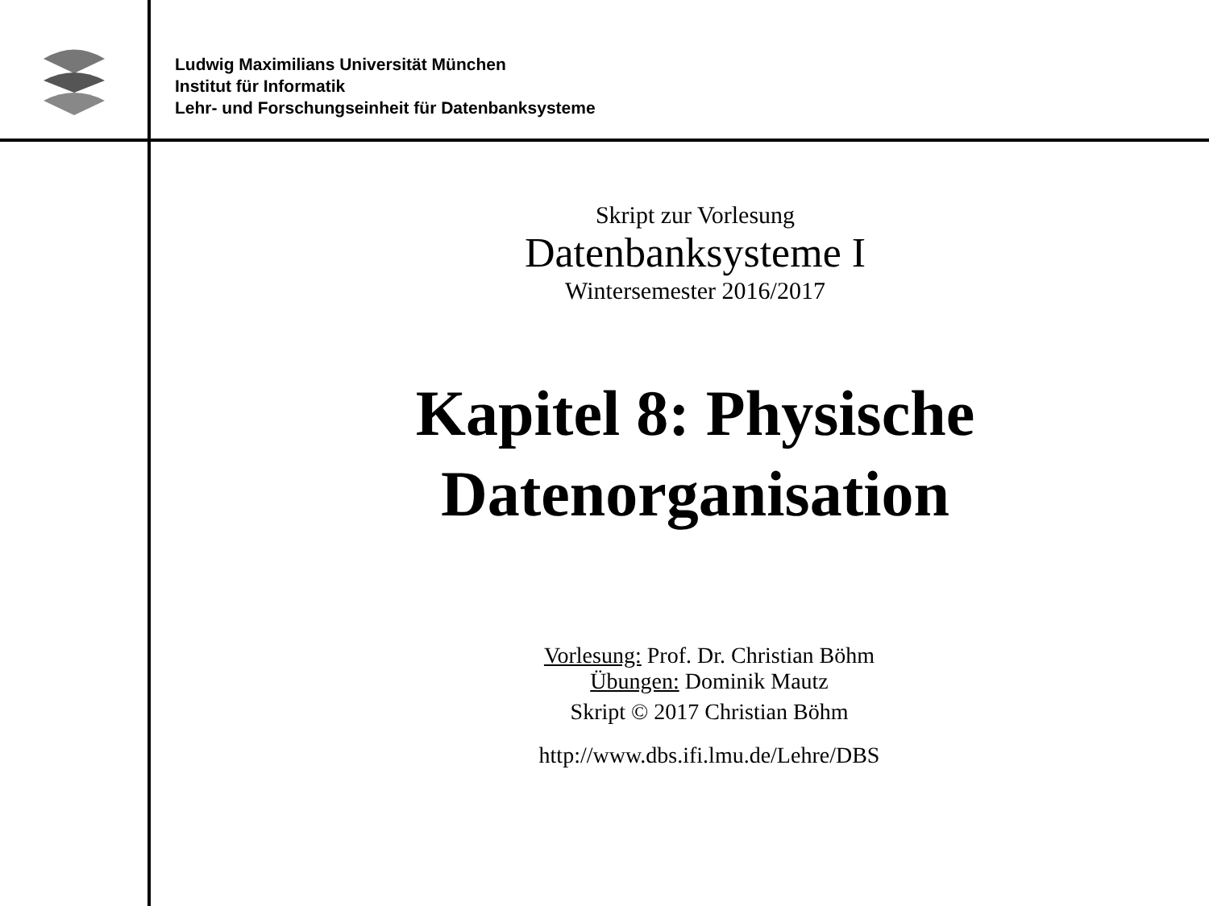Ludwig Maximilians Universität München
Institut für Informatik
Lehr- und Forschungseinheit für Datenbanksysteme
Skript zur Vorlesung
Datenbanksysteme I
Wintersemester 2016/2017
Kapitel 8: Physische
Datenorganisation
Vorlesung: Prof. Dr. Christian Böhm
Übungen: Dominik Mautz
Skript © 2017 Christian Böhm
http://www.dbs.ifi.lmu.de/Lehre/DBS